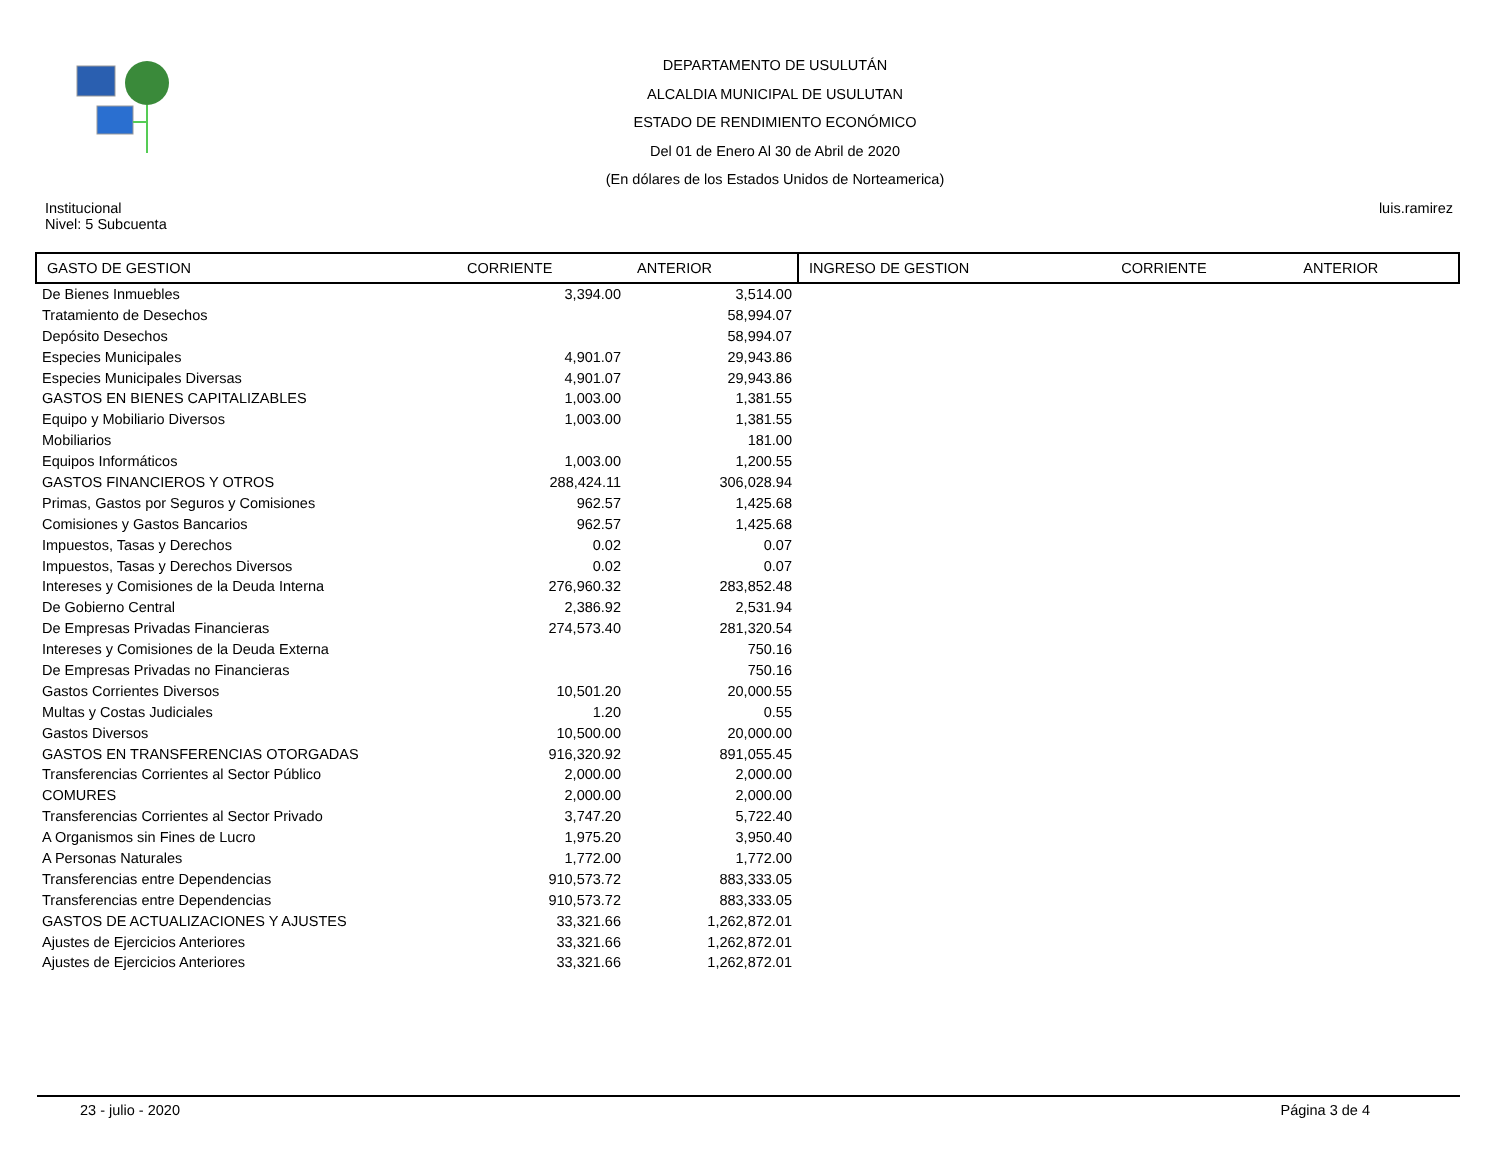DEPARTAMENTO DE USULUTÁN
ALCALDIA MUNICIPAL DE USULUTAN
ESTADO DE RENDIMIENTO ECONÓMICO
Del 01 de Enero Al 30 de Abril de 2020
(En dólares de los Estados Unidos de Norteamerica)
Institucional
Nivel: 5 Subcuenta
luis.ramirez
| GASTO DE GESTION | CORRIENTE | ANTERIOR | INGRESO DE GESTION | CORRIENTE | ANTERIOR |
| --- | --- | --- | --- | --- | --- |
| De Bienes Inmuebles | 3,394.00 | 3,514.00 | | | |
| Tratamiento de Desechos | | 58,994.07 | | | |
| Depósito Desechos | | 58,994.07 | | | |
| Especies Municipales | 4,901.07 | 29,943.86 | | | |
| Especies Municipales Diversas | 4,901.07 | 29,943.86 | | | |
| GASTOS EN BIENES CAPITALIZABLES | 1,003.00 | 1,381.55 | | | |
| Equipo y Mobiliario Diversos | 1,003.00 | 1,381.55 | | | |
| Mobiliarios | | 181.00 | | | |
| Equipos Informáticos | 1,003.00 | 1,200.55 | | | |
| GASTOS FINANCIEROS Y OTROS | 288,424.11 | 306,028.94 | | | |
| Primas, Gastos por Seguros y Comisiones | 962.57 | 1,425.68 | | | |
| Comisiones y Gastos Bancarios | 962.57 | 1,425.68 | | | |
| Impuestos, Tasas y Derechos | 0.02 | 0.07 | | | |
| Impuestos, Tasas y Derechos Diversos | 0.02 | 0.07 | | | |
| Intereses y Comisiones de la Deuda Interna | 276,960.32 | 283,852.48 | | | |
| De Gobierno Central | 2,386.92 | 2,531.94 | | | |
| De Empresas Privadas Financieras | 274,573.40 | 281,320.54 | | | |
| Intereses y Comisiones de la Deuda Externa | | 750.16 | | | |
| De Empresas Privadas no Financieras | | 750.16 | | | |
| Gastos Corrientes Diversos | 10,501.20 | 20,000.55 | | | |
| Multas y Costas Judiciales | 1.20 | 0.55 | | | |
| Gastos Diversos | 10,500.00 | 20,000.00 | | | |
| GASTOS EN TRANSFERENCIAS OTORGADAS | 916,320.92 | 891,055.45 | | | |
| Transferencias Corrientes al Sector Público | 2,000.00 | 2,000.00 | | | |
| COMURES | 2,000.00 | 2,000.00 | | | |
| Transferencias Corrientes al Sector Privado | 3,747.20 | 5,722.40 | | | |
| A Organismos sin Fines de Lucro | 1,975.20 | 3,950.40 | | | |
| A Personas Naturales | 1,772.00 | 1,772.00 | | | |
| Transferencias entre Dependencias | 910,573.72 | 883,333.05 | | | |
| Transferencias entre Dependencias | 910,573.72 | 883,333.05 | | | |
| GASTOS DE ACTUALIZACIONES Y AJUSTES | 33,321.66 | 1,262,872.01 | | | |
| Ajustes de Ejercicios Anteriores | 33,321.66 | 1,262,872.01 | | | |
| Ajustes de Ejercicios Anteriores | 33,321.66 | 1,262,872.01 | | | |
23 - julio - 2020 Página 3 de 4